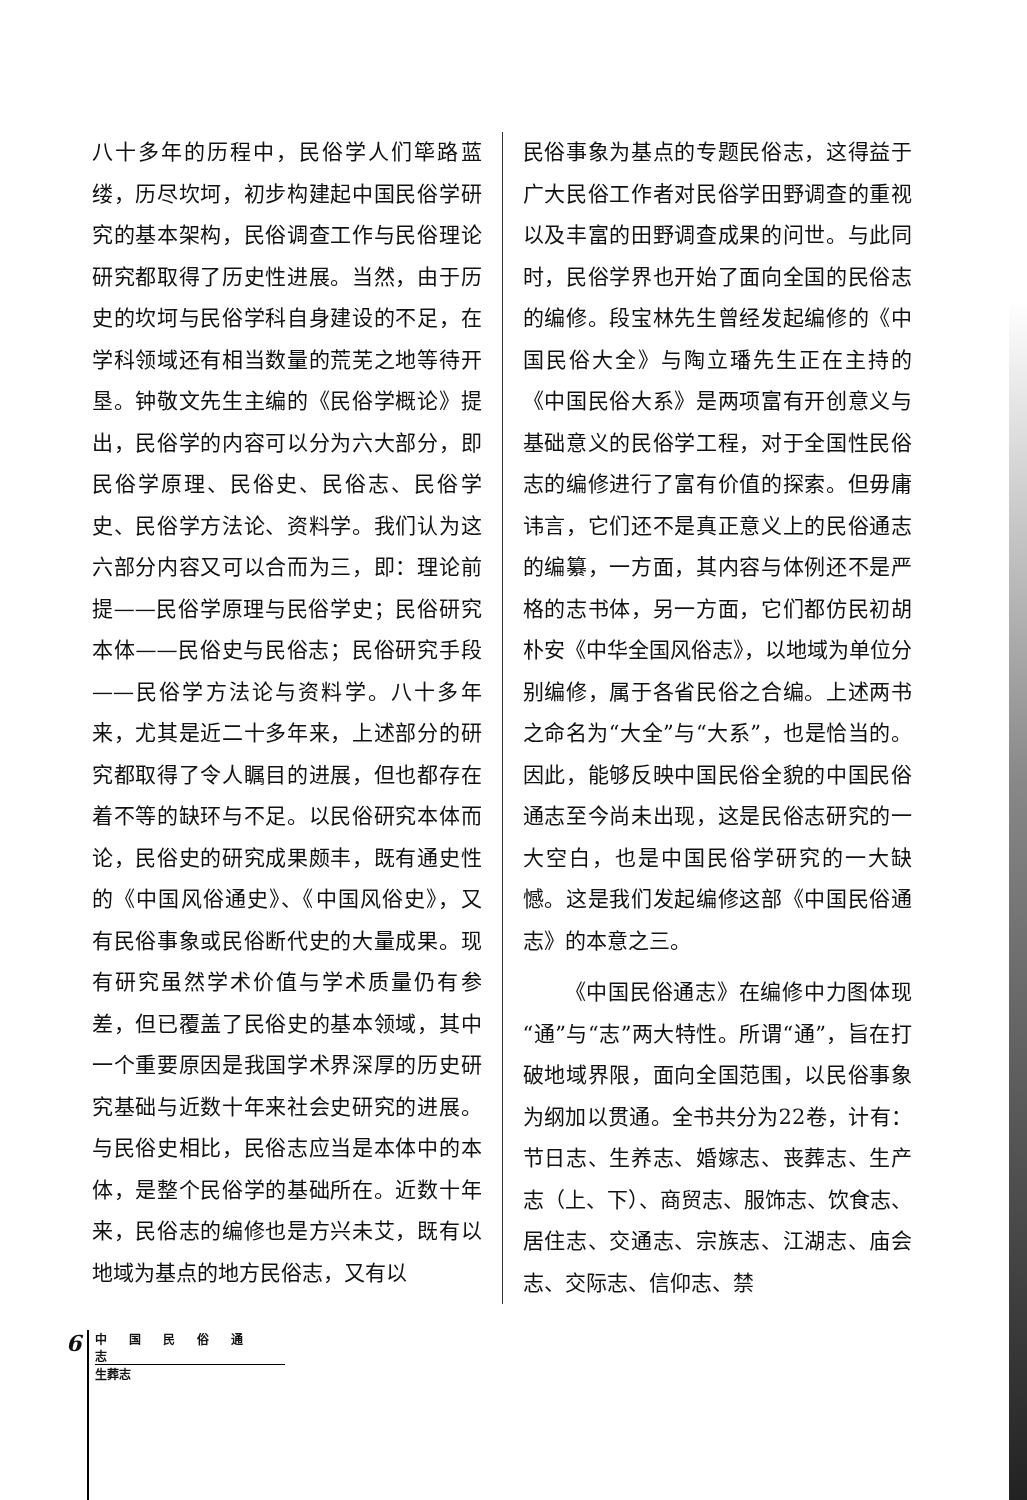八十多年的历程中，民俗学人们筚路蓝缕，历尽坎坷，初步构建起中国民俗学研究的基本架构，民俗调查工作与民俗理论研究都取得了历史性进展。当然，由于历史的坎坷与民俗学科自身建设的不足，在学科领域还有相当数量的荒芜之地等待开垦。钟敬文先生主编的《民俗学概论》提出，民俗学的内容可以分为六大部分，即民俗学原理、民俗史、民俗志、民俗学史、民俗学方法论、资料学。我们认为这六部分内容又可以合而为三，即：理论前提——民俗学原理与民俗学史；民俗研究本体——民俗史与民俗志；民俗研究手段——民俗学方法论与资料学。八十多年来，尤其是近二十多年来，上述部分的研究都取得了令人瞩目的进展，但也都存在着不等的缺环与不足。以民俗研究本体而论，民俗史的研究成果颇丰，既有通史性的《中国风俗通史》、《中国风俗史》，又有民俗事象或民俗断代史的大量成果。现有研究虽然学术价值与学术质量仍有参差，但已覆盖了民俗史的基本领域，其中一个重要原因是我国学术界深厚的历史研究基础与近数十年来社会史研究的进展。与民俗史相比，民俗志应当是本体中的本体，是整个民俗学的基础所在。近数十年来，民俗志的编修也是方兴未艾，既有以地域为基点的地方民俗志，又有以
民俗事象为基点的专题民俗志，这得益于广大民俗工作者对民俗学田野调查的重视以及丰富的田野调查成果的问世。与此同时，民俗学界也开始了面向全国的民俗志的编修。段宝林先生曾经发起编修的《中国民俗大全》与陶立璠先生正在主持的《中国民俗大系》是两项富有开创意义与基础意义的民俗学工程，对于全国性民俗志的编修进行了富有价值的探索。但毋庸讳言，它们还不是真正意义上的民俗通志的编纂，一方面，其内容与体例还不是严格的志书体，另一方面，它们都仿民初胡朴安《中华全国风俗志》，以地域为单位分别编修，属于各省民俗之合编。上述两书之命名为“大全”与“大系”，也是恰当的。因此，能够反映中国民俗全貌的中国民俗通志至今尚未出现，这是民俗志研究的一大空白，也是中国民俗学研究的一大缺憾。这是我们发起编修这部《中国民俗通志》的本意之三。
《中国民俗通志》在编修中力图体现“通”与“志”两大特性。所谓“通”，旨在打破地域界限，面向全国范围，以民俗事象为纲加以贯通。全书共分为22卷，计有：节日志、生养志、婚嫁志、丧葬志、生产志（上、下）、商贸志、服饰志、饮食志、居住志、交通志、宗族志、江湖志、庙会志、交际志、信仰志、禁
6
中国民俗通志
生葬志